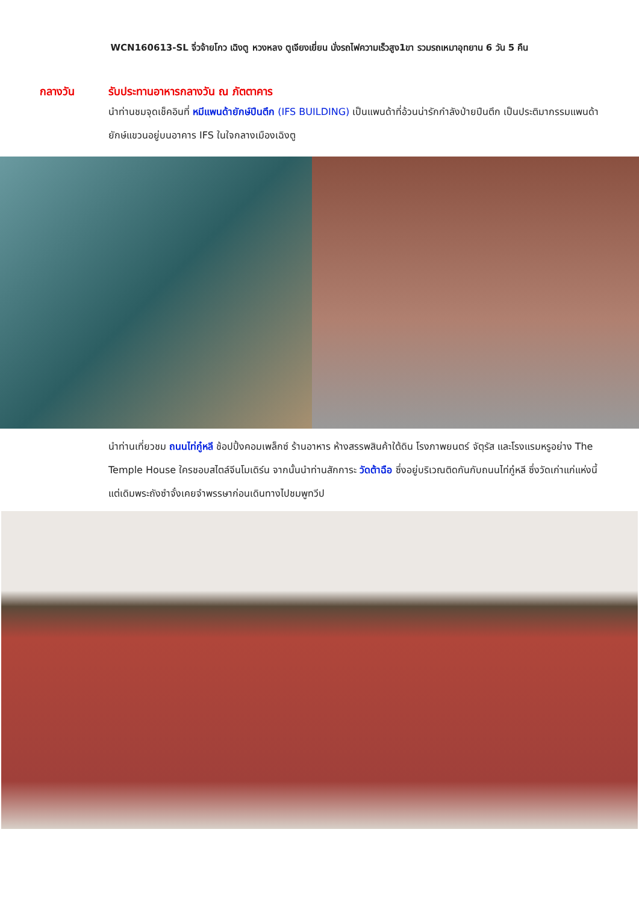WCN160613-SL จิ่วจ้ายโกว เฉิงตู หวงหลง ตูเจียงเยี่ยน นั่งรถไฟความเร็วสูง1ขา รวมรถเหมาอุทยาน 6 วัน 5 คืน
กลางวัน รับประทานอาหารกลางวัน ณ ภัตตาคาร
นำท่านชมจุดเช็คอินที่ หมีแพนด้ายักษ์ปีนตึก (IFS BUILDING) เป็นแพนด้าที่อ้วนน่ารักกำลังป่ายปีนตึก เป็นประติมากรรมแพนด้ายักษ์แขวนอยู่บนอาคาร IFS ในใจกลางเมืองเฉิงตู
นำท่านเที่ยวชม ถนนไท่กู๋หลี ช้อปปิ้งคอมเพล็กซ์ ร้านอาหาร ห้างสรรพสินค้าใต้ดิน โรงภาพยนตร์ จัตุรัส และโรงแรมหรูอย่าง The Temple House ใครชอบสไตล์จีนโมเดิร์น จากนั้นนำท่านสักการะ วัดต้าฉือ ซึ่งอยู่บริเวณติดกันกับถนนไท่กู๋หลี ซึ่งวัดเก่าแก่แห่งนี้แต่เดิมพระถังซำจั๋งเคยจำพรรษาก่อนเดินทางไปชมพูทวีป